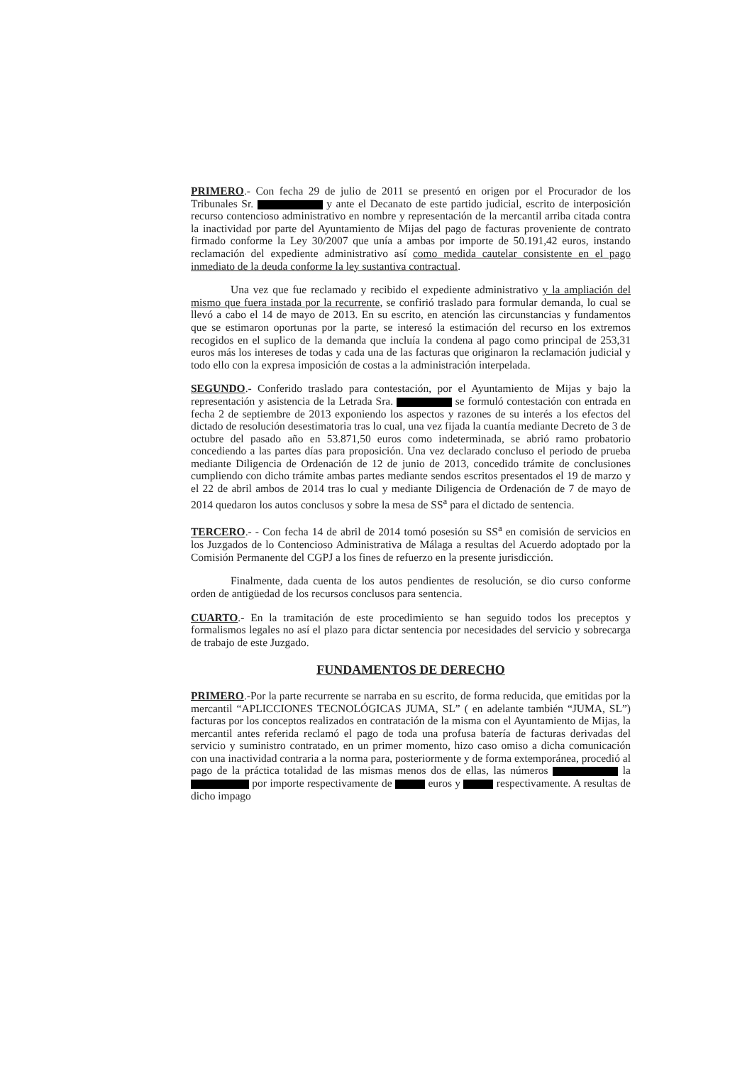PRIMERO.- Con fecha 29 de julio de 2011 se presentó en origen por el Procurador de los Tribunales Sr. y ante el Decanato de este partido judicial, escrito de interposición recurso contencioso administrativo en nombre y representación de la mercantil arriba citada contra la inactividad por parte del Ayuntamiento de Mijas del pago de facturas proveniente de contrato firmado conforme la Ley 30/2007 que unía a ambas por importe de 50.191,42 euros, instando reclamación del expediente administrativo así como medida cautelar consistente en el pago inmediato de la deuda conforme la ley sustantiva contractual.
Una vez que fue reclamado y recibido el expediente administrativo y la ampliación del mismo que fuera instada por la recurrente, se confirió traslado para formular demanda, lo cual se llevó a cabo el 14 de mayo de 2013. En su escrito, en atención las circunstancias y fundamentos que se estimaron oportunas por la parte, se interesó la estimación del recurso en los extremos recogidos en el suplico de la demanda que incluía la condena al pago como principal de 253,31 euros más los intereses de todas y cada una de las facturas que originaron la reclamación judicial y todo ello con la expresa imposición de costas a la administración interpelada.
SEGUNDO.- Conferido traslado para contestación, por el Ayuntamiento de Mijas y bajo la representación y asistencia de la Letrada Sra. se formuló contestación con entrada en fecha 2 de septiembre de 2013 exponiendo los aspectos y razones de su interés a los efectos del dictado de resolución desestimatoria tras lo cual, una vez fijada la cuantía mediante Decreto de 3 de octubre del pasado año en 53.871,50 euros como indeterminada, se abrió ramo probatorio concediendo a las partes días para proposición. Una vez declarado concluso el periodo de prueba mediante Diligencia de Ordenación de 12 de junio de 2013, concedido trámite de conclusiones cumpliendo con dicho trámite ambas partes mediante sendos escritos presentados el 19 de marzo y el 22 de abril ambos de 2014 tras lo cual y mediante Diligencia de Ordenación de 7 de mayo de 2014 quedaron los autos conclusos y sobre la mesa de SS<sup>a</sup> para el dictado de sentencia.
TERCERO.- - Con fecha 14 de abril de 2014 tomó posesión su SS<sup>a</sup> en comisión de servicios en los Juzgados de lo Contencioso Administrativa de Málaga a resultas del Acuerdo adoptado por la Comisión Permanente del CGPJ a los fines de refuerzo en la presente jurisdicción.
Finalmente, dada cuenta de los autos pendientes de resolución, se dio curso conforme orden de antigüedad de los recursos conclusos para sentencia.
CUARTO.- En la tramitación de este procedimiento se han seguido todos los preceptos y formalismos legales no así el plazo para dictar sentencia por necesidades del servicio y sobrecarga de trabajo de este Juzgado.
FUNDAMENTOS DE DERECHO
PRIMERO.-Por la parte recurrente se narraba en su escrito, de forma reducida, que emitidas por la mercantil “APLICCIONES TECNOLÓGICAS JUMA, SL” ( en adelante también “JUMA, SL”) facturas por los conceptos realizados en contratación de la misma con el Ayuntamiento de Mijas, la mercantil antes referida reclamó el pago de toda una profusa batería de facturas derivadas del servicio y suministro contratado, en un primer momento, hizo caso omiso a dicha comunicación con una inactividad contraria a la norma para, posteriormente y de forma extemporánea, procedió al pago de la práctica totalidad de las mismas menos dos de ellas, las números la por importe respectivamente de euros y respectivamente. A resultas de dicho impago